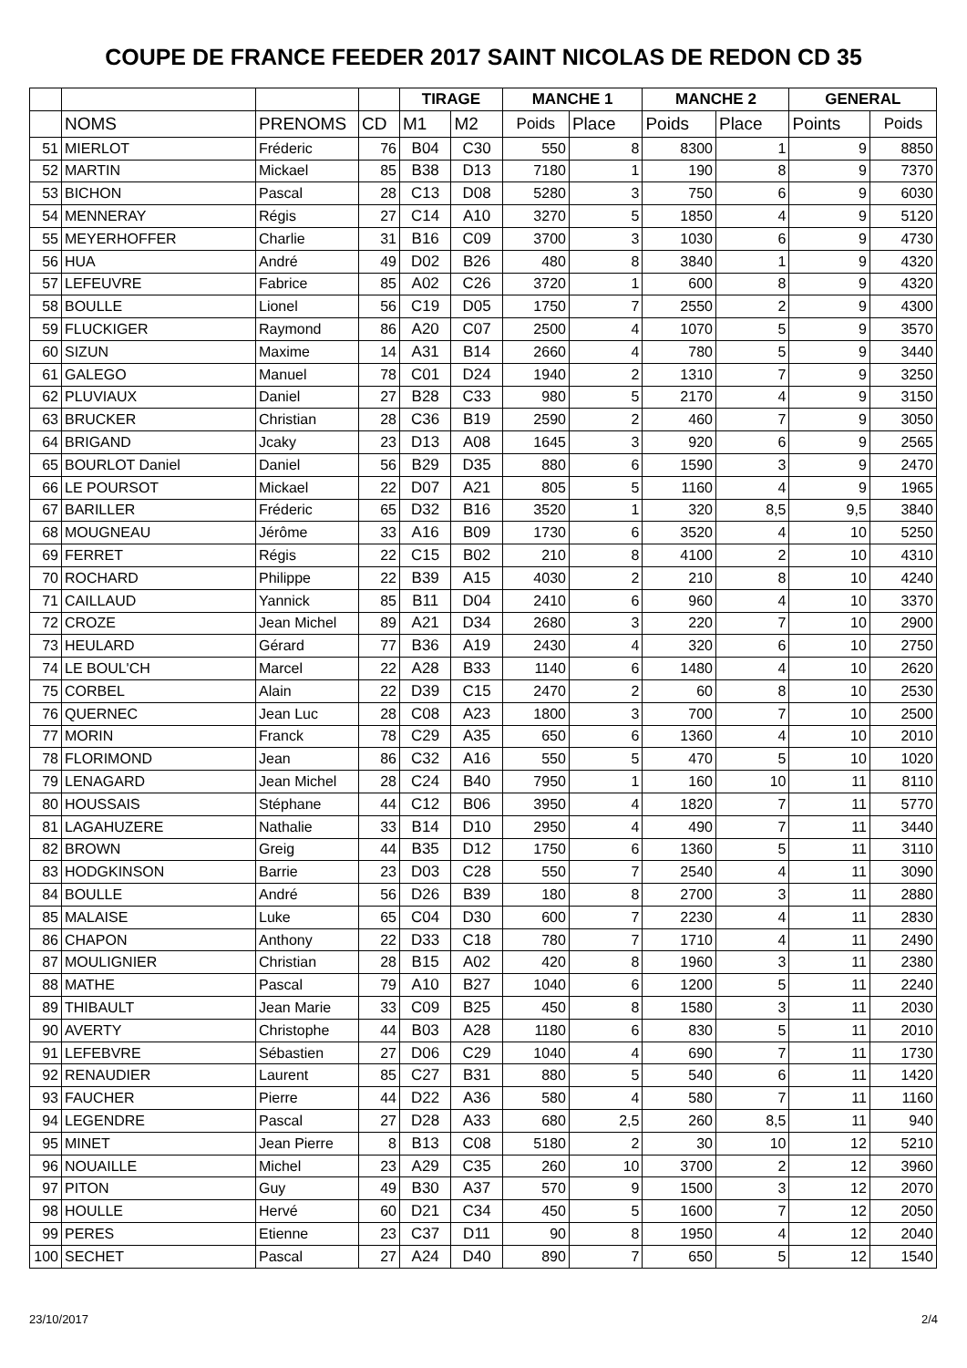COUPE DE FRANCE FEEDER 2017 SAINT NICOLAS DE REDON CD 35
| | | | | TIRAGE | | MANCHE 1 | | MANCHE 2 | | GENERAL | |
| --- | --- | --- | --- | --- | --- | --- | --- | --- | --- | --- | --- |
| | NOMS | PRENOMS | CD | M1 | M2 | Poids | Place | Poids | Place | Points | Poids |
| 51 | MIERLOT | Fréderic | 76 | B04 | C30 | 550 | 8 | 8300 | 1 | 9 | 8850 |
| 52 | MARTIN | Mickael | 85 | B38 | D13 | 7180 | 1 | 190 | 8 | 9 | 7370 |
| 53 | BICHON | Pascal | 28 | C13 | D08 | 5280 | 3 | 750 | 6 | 9 | 6030 |
| 54 | MENNERAY | Régis | 27 | C14 | A10 | 3270 | 5 | 1850 | 4 | 9 | 5120 |
| 55 | MEYERHOFFER | Charlie | 31 | B16 | C09 | 3700 | 3 | 1030 | 6 | 9 | 4730 |
| 56 | HUA | André | 49 | D02 | B26 | 480 | 8 | 3840 | 1 | 9 | 4320 |
| 57 | LEFEUVRE | Fabrice | 85 | A02 | C26 | 3720 | 1 | 600 | 8 | 9 | 4320 |
| 58 | BOULLE | Lionel | 56 | C19 | D05 | 1750 | 7 | 2550 | 2 | 9 | 4300 |
| 59 | FLUCKIGER | Raymond | 86 | A20 | C07 | 2500 | 4 | 1070 | 5 | 9 | 3570 |
| 60 | SIZUN | Maxime | 14 | A31 | B14 | 2660 | 4 | 780 | 5 | 9 | 3440 |
| 61 | GALEGO | Manuel | 78 | C01 | D24 | 1940 | 2 | 1310 | 7 | 9 | 3250 |
| 62 | PLUVIAUX | Daniel | 27 | B28 | C33 | 980 | 5 | 2170 | 4 | 9 | 3150 |
| 63 | BRUCKER | Christian | 28 | C36 | B19 | 2590 | 2 | 460 | 7 | 9 | 3050 |
| 64 | BRIGAND | Jcaky | 23 | D13 | A08 | 1645 | 3 | 920 | 6 | 9 | 2565 |
| 65 | BOURLOT Daniel | Daniel | 56 | B29 | D35 | 880 | 6 | 1590 | 3 | 9 | 2470 |
| 66 | LE POURSOT | Mickael | 22 | D07 | A21 | 805 | 5 | 1160 | 4 | 9 | 1965 |
| 67 | BARILLER | Fréderic | 65 | D32 | B16 | 3520 | 1 | 320 | 8,5 | 9,5 | 3840 |
| 68 | MOUGNEAU | Jérôme | 33 | A16 | B09 | 1730 | 6 | 3520 | 4 | 10 | 5250 |
| 69 | FERRET | Régis | 22 | C15 | B02 | 210 | 8 | 4100 | 2 | 10 | 4310 |
| 70 | ROCHARD | Philippe | 22 | B39 | A15 | 4030 | 2 | 210 | 8 | 10 | 4240 |
| 71 | CAILLAUD | Yannick | 85 | B11 | D04 | 2410 | 6 | 960 | 4 | 10 | 3370 |
| 72 | CROZE | Jean Michel | 89 | A21 | D34 | 2680 | 3 | 220 | 7 | 10 | 2900 |
| 73 | HEULARD | Gérard | 77 | B36 | A19 | 2430 | 4 | 320 | 6 | 10 | 2750 |
| 74 | LE BOUL'CH | Marcel | 22 | A28 | B33 | 1140 | 6 | 1480 | 4 | 10 | 2620 |
| 75 | CORBEL | Alain | 22 | D39 | C15 | 2470 | 2 | 60 | 8 | 10 | 2530 |
| 76 | QUERNEC | Jean Luc | 28 | C08 | A23 | 1800 | 3 | 700 | 7 | 10 | 2500 |
| 77 | MORIN | Franck | 78 | C29 | A35 | 650 | 6 | 1360 | 4 | 10 | 2010 |
| 78 | FLORIMOND | Jean | 86 | C32 | A16 | 550 | 5 | 470 | 5 | 10 | 1020 |
| 79 | LENAGARD | Jean Michel | 28 | C24 | B40 | 7950 | 1 | 160 | 10 | 11 | 8110 |
| 80 | HOUSSAIS | Stéphane | 44 | C12 | B06 | 3950 | 4 | 1820 | 7 | 11 | 5770 |
| 81 | LAGAHUZERE | Nathalie | 33 | B14 | D10 | 2950 | 4 | 490 | 7 | 11 | 3440 |
| 82 | BROWN | Greig | 44 | B35 | D12 | 1750 | 6 | 1360 | 5 | 11 | 3110 |
| 83 | HODGKINSON | Barrie | 23 | D03 | C28 | 550 | 7 | 2540 | 4 | 11 | 3090 |
| 84 | BOULLE | André | 56 | D26 | B39 | 180 | 8 | 2700 | 3 | 11 | 2880 |
| 85 | MALAISE | Luke | 65 | C04 | D30 | 600 | 7 | 2230 | 4 | 11 | 2830 |
| 86 | CHAPON | Anthony | 22 | D33 | C18 | 780 | 7 | 1710 | 4 | 11 | 2490 |
| 87 | MOULIGNIER | Christian | 28 | B15 | A02 | 420 | 8 | 1960 | 3 | 11 | 2380 |
| 88 | MATHE | Pascal | 79 | A10 | B27 | 1040 | 6 | 1200 | 5 | 11 | 2240 |
| 89 | THIBAULT | Jean Marie | 33 | C09 | B25 | 450 | 8 | 1580 | 3 | 11 | 2030 |
| 90 | AVERTY | Christophe | 44 | B03 | A28 | 1180 | 6 | 830 | 5 | 11 | 2010 |
| 91 | LEFEBVRE | Sébastien | 27 | D06 | C29 | 1040 | 4 | 690 | 7 | 11 | 1730 |
| 92 | RENAUDIER | Laurent | 85 | C27 | B31 | 880 | 5 | 540 | 6 | 11 | 1420 |
| 93 | FAUCHER | Pierre | 44 | D22 | A36 | 580 | 4 | 580 | 7 | 11 | 1160 |
| 94 | LEGENDRE | Pascal | 27 | D28 | A33 | 680 | 2,5 | 260 | 8,5 | 11 | 940 |
| 95 | MINET | Jean Pierre | 8 | B13 | C08 | 5180 | 2 | 30 | 10 | 12 | 5210 |
| 96 | NOUAILLE | Michel | 23 | A29 | C35 | 260 | 10 | 3700 | 2 | 12 | 3960 |
| 97 | PITON | Guy | 49 | B30 | A37 | 570 | 9 | 1500 | 3 | 12 | 2070 |
| 98 | HOULLE | Hervé | 60 | D21 | C34 | 450 | 5 | 1600 | 7 | 12 | 2050 |
| 99 | PERES | Etienne | 23 | C37 | D11 | 90 | 8 | 1950 | 4 | 12 | 2040 |
| 100 | SECHET | Pascal | 27 | A24 | D40 | 890 | 7 | 650 | 5 | 12 | 1540 |
23/10/2017 2/4